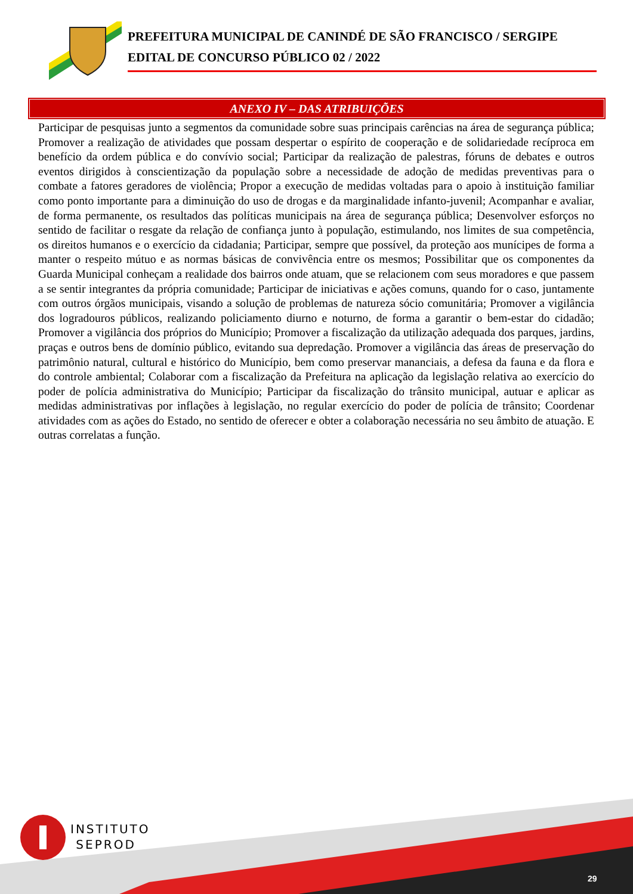PREFEITURA MUNICIPAL DE CANINDÉ DE SÃO FRANCISCO / SERGIPE
EDITAL DE CONCURSO PÚBLICO 02 / 2022
ANEXO IV – DAS ATRIBUIÇÕES
Participar de pesquisas junto a segmentos da comunidade sobre suas principais carências na área de segurança pública; Promover a realização de atividades que possam despertar o espírito de cooperação e de solidariedade recíproca em benefício da ordem pública e do convívio social; Participar da realização de palestras, fóruns de debates e outros eventos dirigidos à conscientização da população sobre a necessidade de adoção de medidas preventivas para o combate a fatores geradores de violência; Propor a execução de medidas voltadas para o apoio à instituição familiar como ponto importante para a diminuição do uso de drogas e da marginalidade infanto-juvenil; Acompanhar e avaliar, de forma permanente, os resultados das políticas municipais na área de segurança pública; Desenvolver esforços no sentido de facilitar o resgate da relação de confiança junto à população, estimulando, nos limites de sua competência, os direitos humanos e o exercício da cidadania; Participar, sempre que possível, da proteção aos munícipes de forma a manter o respeito mútuo e as normas básicas de convivência entre os mesmos; Possibilitar que os componentes da Guarda Municipal conheçam a realidade dos bairros onde atuam, que se relacionem com seus moradores e que passem a se sentir integrantes da própria comunidade; Participar de iniciativas e ações comuns, quando for o caso, juntamente com outros órgãos municipais, visando a solução de problemas de natureza sócio comunitária; Promover a vigilância dos logradouros públicos, realizando policiamento diurno e noturno, de forma a garantir o bem-estar do cidadão; Promover a vigilância dos próprios do Município; Promover a fiscalização da utilização adequada dos parques, jardins, praças e outros bens de domínio público, evitando sua depredação. Promover a vigilância das áreas de preservação do patrimônio natural, cultural e histórico do Município, bem como preservar mananciais, a defesa da fauna e da flora e do controle ambiental; Colaborar com a fiscalização da Prefeitura na aplicação da legislação relativa ao exercício do poder de polícia administrativa do Município; Participar da fiscalização do trânsito municipal, autuar e aplicar as medidas administrativas por inflações à legislação, no regular exercício do poder de polícia de trânsito; Coordenar atividades com as ações do Estado, no sentido de oferecer e obter a colaboração necessária no seu âmbito de atuação. E outras correlatas a função.
INSTITUTO
SEPROD
29